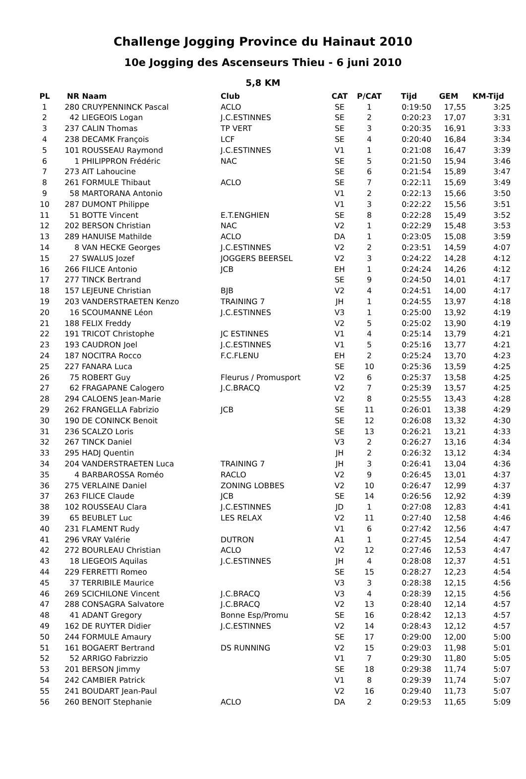Challenge Jogging Province du Hainaut 2010
10e Jogging des Ascenseurs Thieu - 6 juni 2010
5,8 KM
| PL | NR | Naam | Club | CAT | P/CAT | Tijd | GEM | KM-Tijd |
| --- | --- | --- | --- | --- | --- | --- | --- | --- |
| 1 | 280 | CRUYPENNINCK Pascal | ACLO | SE | 1 | 0:19:50 | 17,55 | 3:25 |
| 2 | 42 | LIEGEOIS Logan | J.C.ESTINNES | SE | 2 | 0:20:23 | 17,07 | 3:31 |
| 3 | 237 | CALIN Thomas | TP VERT | SE | 3 | 0:20:35 | 16,91 | 3:33 |
| 4 | 238 | DECAMK François | LCF | SE | 4 | 0:20:40 | 16,84 | 3:34 |
| 5 | 101 | ROUSSEAU Raymond | J.C.ESTINNES | V1 | 1 | 0:21:08 | 16,47 | 3:39 |
| 6 | 1 | PHILIPPRON Frédéric | NAC | SE | 5 | 0:21:50 | 15,94 | 3:46 |
| 7 | 273 | AIT Lahoucine | | SE | 6 | 0:21:54 | 15,89 | 3:47 |
| 8 | 261 | FORMULE Thibaut | ACLO | SE | 7 | 0:22:11 | 15,69 | 3:49 |
| 9 | 58 | MARTORANA Antonio | | V1 | 2 | 0:22:13 | 15,66 | 3:50 |
| 10 | 287 | DUMONT Philippe | | V1 | 3 | 0:22:22 | 15,56 | 3:51 |
| 11 | 51 | BOTTE Vincent | E.T.ENGHIEN | SE | 8 | 0:22:28 | 15,49 | 3:52 |
| 12 | 202 | BERSON Christian | NAC | V2 | 1 | 0:22:29 | 15,48 | 3:53 |
| 13 | 289 | HANUISE Mathilde | ACLO | DA | 1 | 0:23:05 | 15,08 | 3:59 |
| 14 | 8 | VAN HECKE Georges | J.C.ESTINNES | V2 | 2 | 0:23:51 | 14,59 | 4:07 |
| 15 | 27 | SWALUS Jozef | JOGGERS BEERSEL | V2 | 3 | 0:24:22 | 14,28 | 4:12 |
| 16 | 266 | FILICE Antonio | JCB | EH | 1 | 0:24:24 | 14,26 | 4:12 |
| 17 | 277 | TINCK Bertrand | | SE | 9 | 0:24:50 | 14,01 | 4:17 |
| 18 | 157 | LEJEUNE Christian | BJB | V2 | 4 | 0:24:51 | 14,00 | 4:17 |
| 19 | 203 | VANDERSTRAETEN Kenzo | TRAINING 7 | JH | 1 | 0:24:55 | 13,97 | 4:18 |
| 20 | 16 | SCOUMANNE Léon | J.C.ESTINNES | V3 | 1 | 0:25:00 | 13,92 | 4:19 |
| 21 | 188 | FELIX Freddy | | V2 | 5 | 0:25:02 | 13,90 | 4:19 |
| 22 | 191 | TRICOT Christophe | JC ESTINNES | V1 | 4 | 0:25:14 | 13,79 | 4:21 |
| 23 | 193 | CAUDRON Joel | J.C.ESTINNES | V1 | 5 | 0:25:16 | 13,77 | 4:21 |
| 24 | 187 | NOCITRA Rocco | F.C.FLENU | EH | 2 | 0:25:24 | 13,70 | 4:23 |
| 25 | 227 | FANARA Luca | | SE | 10 | 0:25:36 | 13,59 | 4:25 |
| 26 | 75 | ROBERT Guy | Fleurus / Promusport | V2 | 6 | 0:25:37 | 13,58 | 4:25 |
| 27 | 62 | FRAGAPANE Calogero | J.C.BRACQ | V2 | 7 | 0:25:39 | 13,57 | 4:25 |
| 28 | 294 | CALOENS Jean-Marie | | V2 | 8 | 0:25:55 | 13,43 | 4:28 |
| 29 | 262 | FRANGELLA Fabrizio | JCB | SE | 11 | 0:26:01 | 13,38 | 4:29 |
| 30 | 190 | DE CONINCK Benoit | | SE | 12 | 0:26:08 | 13,32 | 4:30 |
| 31 | 236 | SCALZO Loris | | SE | 13 | 0:26:21 | 13,21 | 4:33 |
| 32 | 267 | TINCK Daniel | | V3 | 2 | 0:26:27 | 13,16 | 4:34 |
| 33 | 295 | HADJ Quentin | | JH | 2 | 0:26:32 | 13,12 | 4:34 |
| 34 | 204 | VANDERSTRAETEN Luca | TRAINING 7 | JH | 3 | 0:26:41 | 13,04 | 4:36 |
| 35 | 4 | BARBAROSSA Roméo | RACLO | V2 | 9 | 0:26:45 | 13,01 | 4:37 |
| 36 | 275 | VERLAINE Daniel | ZONING LOBBES | V2 | 10 | 0:26:47 | 12,99 | 4:37 |
| 37 | 263 | FILICE Claude | JCB | SE | 14 | 0:26:56 | 12,92 | 4:39 |
| 38 | 102 | ROUSSEAU Clara | J.C.ESTINNES | JD | 1 | 0:27:08 | 12,83 | 4:41 |
| 39 | 65 | BEUBLET Luc | LES RELAX | V2 | 11 | 0:27:40 | 12,58 | 4:46 |
| 40 | 231 | FLAMENT Rudy | | V1 | 6 | 0:27:42 | 12,56 | 4:47 |
| 41 | 296 | VRAY Valérie | DUTRON | A1 | 1 | 0:27:45 | 12,54 | 4:47 |
| 42 | 272 | BOURLEAU Christian | ACLO | V2 | 12 | 0:27:46 | 12,53 | 4:47 |
| 43 | 18 | LIEGEOIS Aquilas | J.C.ESTINNES | JH | 4 | 0:28:08 | 12,37 | 4:51 |
| 44 | 229 | FERRETTI Romeo | | SE | 15 | 0:28:27 | 12,23 | 4:54 |
| 45 | 37 | TERRIBILE Maurice | | V3 | 3 | 0:28:38 | 12,15 | 4:56 |
| 46 | 269 | SCICHILONE Vincent | J.C.BRACQ | V3 | 4 | 0:28:39 | 12,15 | 4:56 |
| 47 | 288 | CONSAGRA Salvatore | J.C.BRACQ | V2 | 13 | 0:28:40 | 12,14 | 4:57 |
| 48 | 41 | ADANT Gregory | Bonne Esp/Promu | SE | 16 | 0:28:42 | 12,13 | 4:57 |
| 49 | 162 | DE RUYTER Didier | J.C.ESTINNES | V2 | 14 | 0:28:43 | 12,12 | 4:57 |
| 50 | 244 | FORMULE Amaury | | SE | 17 | 0:29:00 | 12,00 | 5:00 |
| 51 | 161 | BOGAERT Bertrand | DS RUNNING | V2 | 15 | 0:29:03 | 11,98 | 5:01 |
| 52 | 52 | ARRIGO Fabrizzio | | V1 | 7 | 0:29:30 | 11,80 | 5:05 |
| 53 | 201 | BERSON Jimmy | | SE | 18 | 0:29:38 | 11,74 | 5:07 |
| 54 | 242 | CAMBIER Patrick | | V1 | 8 | 0:29:39 | 11,74 | 5:07 |
| 55 | 241 | BOUDART Jean-Paul | | V2 | 16 | 0:29:40 | 11,73 | 5:07 |
| 56 | 260 | BENOIT Stephanie | ACLO | DA | 2 | 0:29:53 | 11,65 | 5:09 |